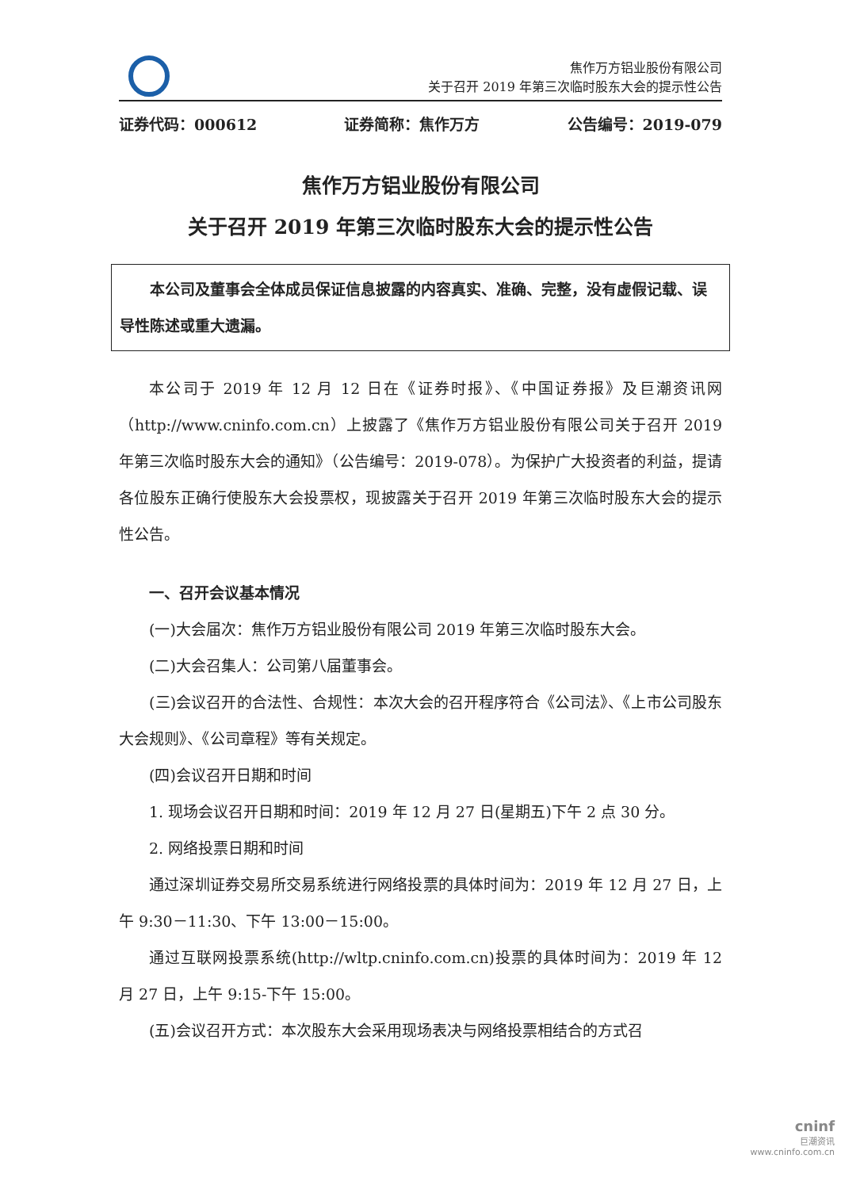焦作万方铝业股份有限公司
关于召开 2019 年第三次临时股东大会的提示性公告
证券代码：000612 证券简称：焦作万方 公告编号：2019-079
焦作万方铝业股份有限公司
关于召开 2019 年第三次临时股东大会的提示性公告
本公司及董事会全体成员保证信息披露的内容真实、准确、完整，没有虚假记载、误导性陈述或重大遗漏。
本公司于 2019 年 12 月 12 日在《证券时报》、《中国证券报》及巨潮资讯网（http://www.cninfo.com.cn）上披露了《焦作万方铝业股份有限公司关于召开 2019 年第三次临时股东大会的通知》（公告编号：2019-078）。为保护广大投资者的利益，提请各位股东正确行使股东大会投票权，现披露关于召开 2019 年第三次临时股东大会的提示性公告。
一、召开会议基本情况
(一)大会届次：焦作万方铝业股份有限公司 2019 年第三次临时股东大会。
(二)大会召集人：公司第八届董事会。
(三)会议召开的合法性、合规性：本次大会的召开程序符合《公司法》、《上市公司股东大会规则》、《公司章程》等有关规定。
(四)会议召开日期和时间
1. 现场会议召开日期和时间：2019 年 12 月 27 日(星期五)下午 2 点 30 分。
2. 网络投票日期和时间
通过深圳证券交易所交易系统进行网络投票的具体时间为：2019 年 12 月 27 日，上午 9:30－11:30、下午 13:00－15:00。
通过互联网投票系统(http://wltp.cninfo.com.cn)投票的具体时间为：2019 年 12 月 27 日，上午 9:15-下午 15:00。
(五)会议召开方式：本次股东大会采用现场表决与网络投票相结合的方式召
cninf
巨潮资讯
www.cninfo.com.cn